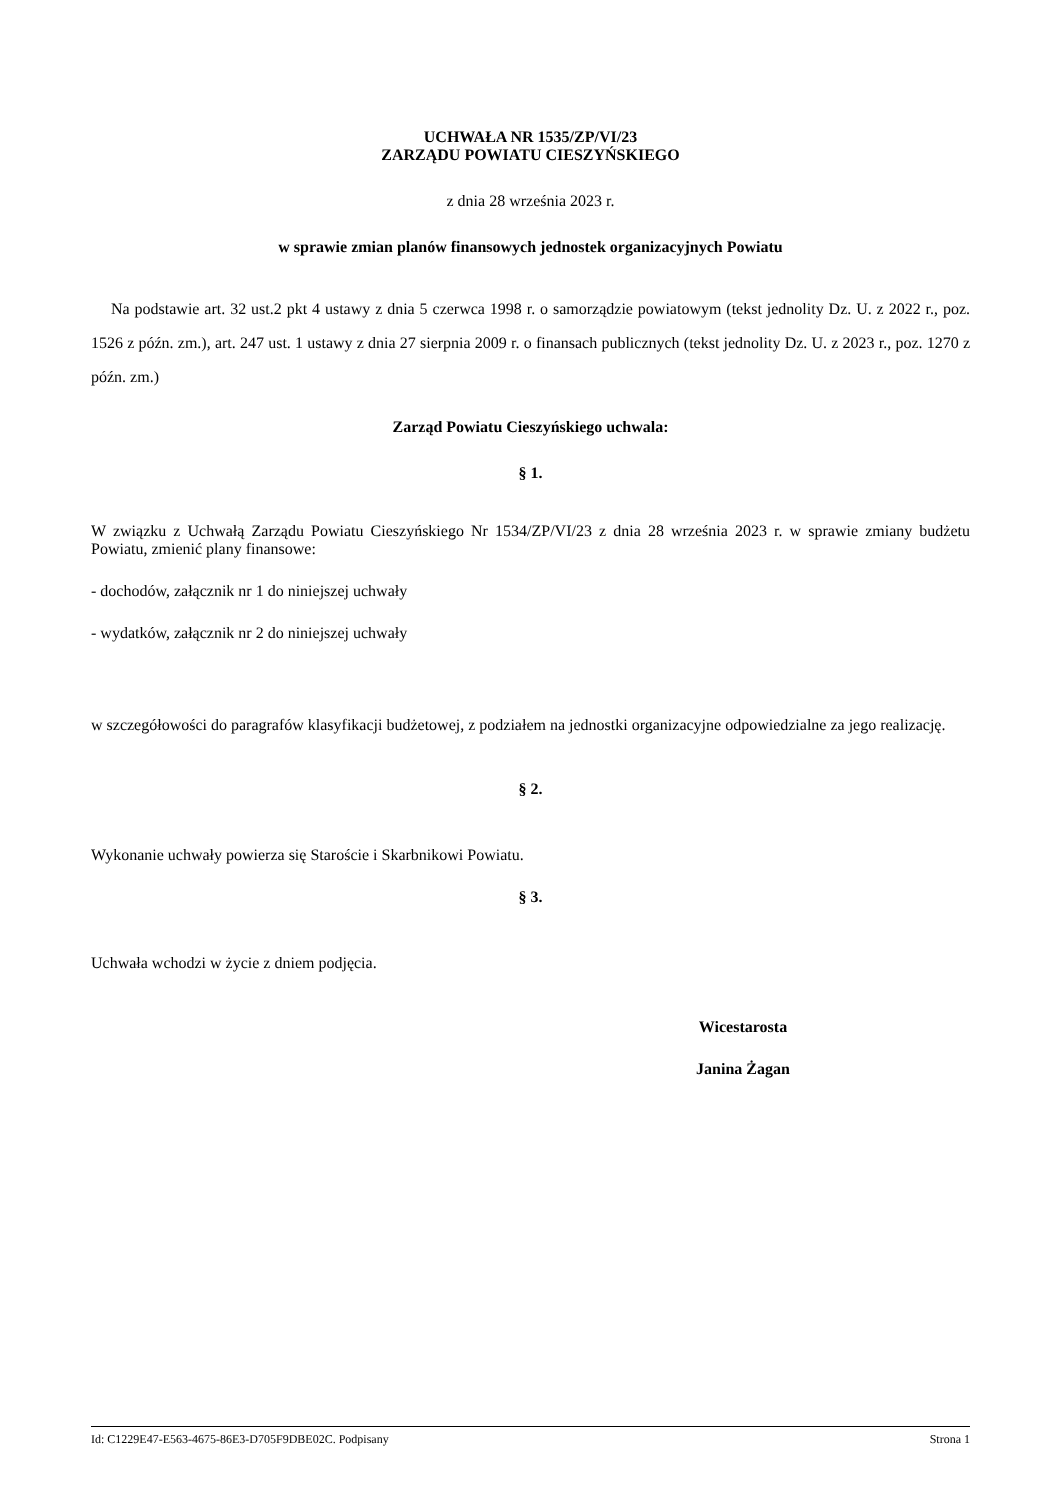UCHWAŁA NR 1535/ZP/VI/23
ZARZĄDU POWIATU CIESZYŃSKIEGO
z dnia 28 września 2023 r.
w sprawie zmian planów finansowych jednostek organizacyjnych Powiatu
Na podstawie art. 32 ust.2 pkt 4 ustawy z dnia 5 czerwca 1998 r. o samorządzie powiatowym (tekst jednolity Dz. U. z 2022 r., poz. 1526 z późn. zm.), art. 247 ust. 1 ustawy z dnia 27 sierpnia 2009 r. o finansach publicznych (tekst jednolity Dz. U. z 2023 r., poz. 1270 z późn. zm.)
Zarząd Powiatu Cieszyńskiego uchwala:
§ 1.
W związku z Uchwałą Zarządu Powiatu Cieszyńskiego Nr 1534/ZP/VI/23 z dnia 28 września 2023 r. w sprawie zmiany budżetu Powiatu, zmienić plany finansowe:
- dochodów, załącznik nr 1 do niniejszej uchwały
- wydatków, załącznik nr 2 do niniejszej uchwały
w szczegółowości do paragrafów klasyfikacji budżetowej, z podziałem na jednostki organizacyjne odpowiedzialne za jego realizację.
§ 2.
Wykonanie uchwały powierza się Staroście i Skarbnikowi Powiatu.
§ 3.
Uchwała wchodzi w życie z dniem podjęcia.
Wicestarosta
Janina Żagan
Id: C1229E47-E563-4675-86E3-D705F9DBE02C. Podpisany Strona 1